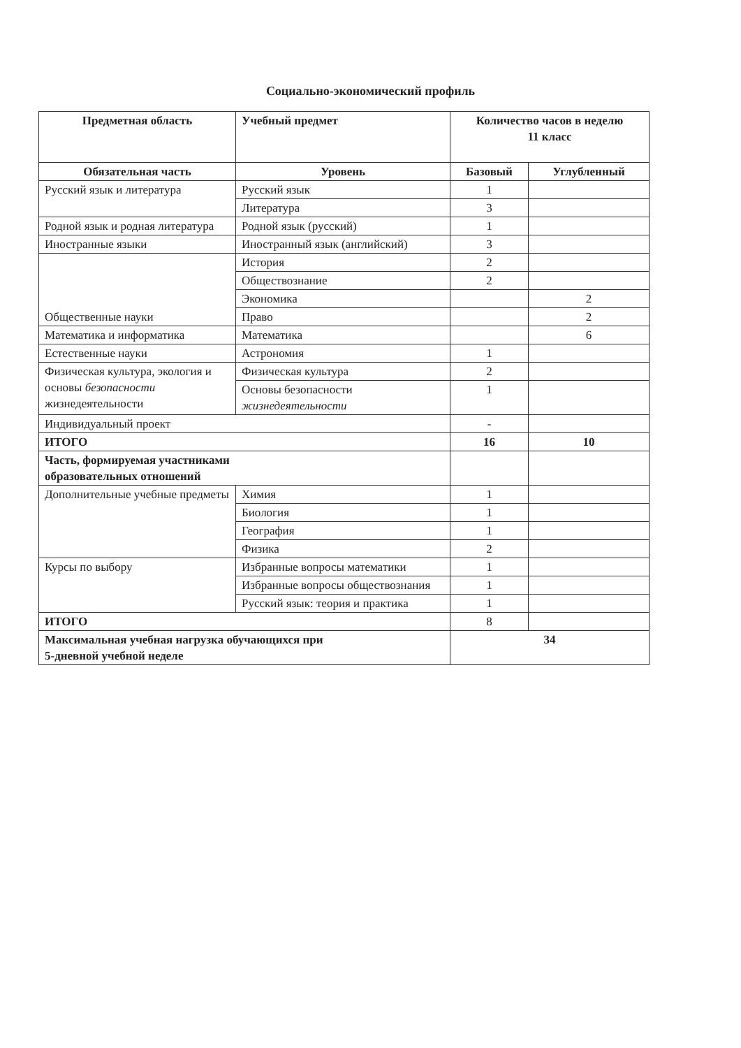Социально-экономический профиль
| Предметная область | Учебный предмет | Количество часов в неделю 11 класс | |
| --- | --- | --- | --- |
| Обязательная часть | Уровень | Базовый | Углубленный |
| Русский язык и литература | Русский язык | 1 | |
| | Литература | 3 | |
| Родной язык и родная литература | Родной язык (русский) | 1 | |
| Иностранные языки | Иностранный язык (английский) | 3 | |
| Общественные науки | История | 2 | |
| | Обществознание | 2 | |
| | Экономика | | 2 |
| | Право | | 2 |
| Математика и информатика | Математика | | 6 |
| Естественные науки | Астрономия | 1 | |
| Физическая культура, экология и основы безопасности жизнедеятельности | Физическая культура | 2 | |
| | Основы безопасности жизнедеятельности | 1 | |
| Индивидуальный проект | | - | |
| ИТОГО | | 16 | 10 |
| Часть, формируемая участниками образовательных отношений | | | |
| Дополнительные учебные предметы | Химия | 1 | |
| | Биология | 1 | |
| | География | 1 | |
| | Физика | 2 | |
| Курсы по выбору | Избранные вопросы математики | 1 | |
| | Избранные вопросы обществознания | 1 | |
| | Русский язык: теория и практика | 1 | |
| ИТОГО | | 8 | |
| Максимальная учебная нагрузка обучающихся при 5-дневной учебной неделе | | 34 | |